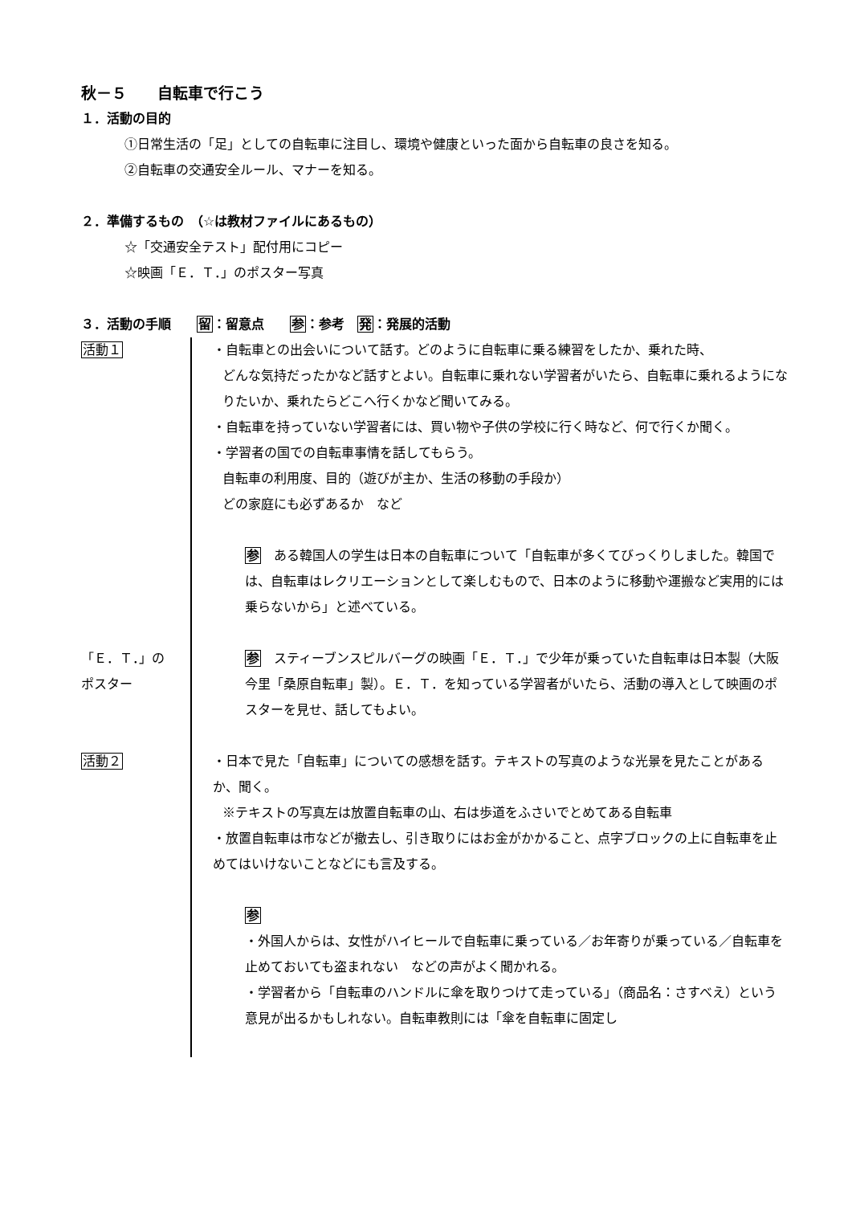秋－５　　自転車で行こう
１．活動の目的
①日常生活の「足」としての自転車に注目し、環境や健康といった面から自転車の良さを知る。
②自転車の交通安全ルール、マナーを知る。
２．準備するもの　（☆は教材ファイルにあるもの）
☆「交通安全テスト」配付用にコピー
☆映画「Ｅ．Ｔ．」のポスター写真
３．活動の手順　　留：留意点　　参：参考　発：発展的活動
活動１ ・自転車との出会いについて話す。どのように自転車に乗る練習をしたか、乗れた時、
どんな気持だったかなど話すとよい。自転車に乗れない学習者がいたら、自転車に乗れるようになりたいか、乗れたらどこへ行くかなど聞いてみる。
・自転車を持っていない学習者には、買い物や子供の学校に行く時など、何で行くか聞く。
・学習者の国での自転車事情を話してもらう。
自転車の利用度、目的（遊びが主か、生活の移動の手段か）
どの家庭にも必ずあるか　など
参　ある韓国人の学生は日本の自転車について「自転車が多くてびっくりしました。韓国では、自転車はレクリエーションとして楽しむもので、日本のように移動や運搬など実用的には乗らないから」と述べている。
「Ｅ．Ｔ．」の
ポスター
参　スティーブンスピルバーグの映画「Ｅ．Ｔ．」で少年が乗っていた自転車は日本製（大阪今里「桑原自転車」製）。Ｅ．Ｔ．を知っている学習者がいたら、活動の導入として映画のポスターを見せ、話してもよい。
活動２ ・日本で見た「自転車」についての感想を話す。テキストの写真のような光景を見たことがあるか、聞く。
※テキストの写真左は放置自転車の山、右は歩道をふさいでとめてある自転車
・放置自転車は市などが撤去し、引き取りにはお金がかかること、点字ブロックの上に自転車を止めてはいけないことなどにも言及する。
参
・外国人からは、女性がハイヒールで自転車に乗っている／お年寄りが乗っている／自転車を止めておいても盗まれない　などの声がよく聞かれる。
・学習者から「自転車のハンドルに傘を取りつけて走っている」（商品名：さすべえ）という意見が出るかもしれない。自転車教則には「傘を自転車に固定し